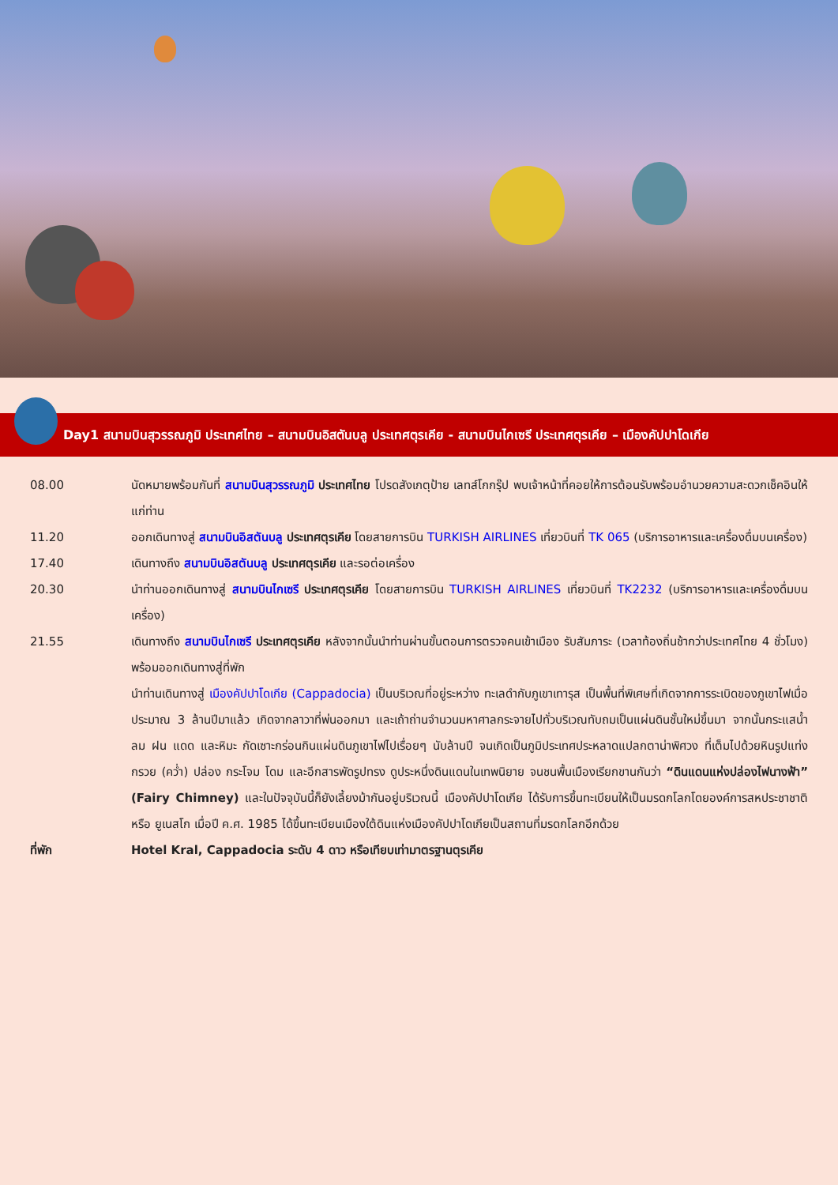Day1 สนามบินสุวรรณภูมิ ประเทศไทย – สนามบินอิสตันบลู ประเทศตุรเคีย - สนามบินไกเซรี ประเทศตุรเคีย – เมืองคัปปาโดเกีย
08.00 นัดหมายพร้อมกันที่ สนามบินสุวรรณภูมิ ประเทศไทย โปรดสังเกตุป้าย เลทส์โกกรุ๊ป พบเจ้าหน้าที่คอยให้การต้อนรับพร้อมอำนวยความสะดวกเช็คอินให้แก่ท่าน
11.20 ออกเดินทางสู่ สนามบินอิสตันบลู ประเทศตุรเคีย โดยสายการบิน TURKISH AIRLINES เที่ยวบินที่ TK 065 (บริการอาหารและเครื่องดื่มบนเครื่อง)
17.40 เดินทางถึง สนามบินอิสตันบลู ประเทศตุรเคีย และรอต่อเครื่อง
20.30 นำท่านออกเดินทางสู่ สนามบินไกเซรี ประเทศตุรเคีย โดยสายการบิน TURKISH AIRLINES เที่ยวบินที่ TK2232 (บริการอาหารและเครื่องดื่มบนเครื่อง)
21.55 เดินทางถึง สนามบินไกเซรี ประเทศตุรเคีย หลังจากนั้นนำท่านผ่านขั้นตอนการตรวจคนเข้าเมือง รับสัมภาระ (เวลาท้องถิ่นช้ากว่าประเทศไทย 4 ชั่วโมง) พร้อมออกเดินทางสู่ที่พัก
นำท่านเดินทางสู่ เมืองคัปปาโดเกีย (Cappadocia) เป็นบริเวณที่อยู่ระหว่าง ทะเลดำกับภูเขาเทารุส เป็นพื้นที่พิเศษที่เกิดจากการระเบิดของภูเขาไฟเมื่อประมาณ 3 ล้านปีมาแล้ว เกิดจากลาวาที่พ่นออกมา และเถ้าถ่านจำนวนมหาศาลกระจายไปทั่วบริเวณทับถมเป็นแผ่นดินชั้นใหม่ขึ้นมา จากนั้นกระแสน้ำ ลม ฝน แดด และหิมะ กัดเซาะกร่อนกินแผ่นดินภูเขาไฟไปเรื่อยๆ นับล้านปี จนเกิดเป็นภูมิประเทศประหลาดแปลกตาน่าพิศวง ที่เต็มไปด้วยหินรูปแท่งกรวย (คว่ำ) ปล่อง กระโจม โดม และอีกสารพัดรูปทรง ดูประหนึ่งดินแดนในเทพนิยาย จนชนพื้นเมืองเรียกขานกันว่า “ดินแดนแห่งปล่องไฟนางฟ้า” (Fairy Chimney) และในปัจจุบันนี้ก็ยังเลี้ยงม้ากันอยู่บริเวณนี้ เมืองคัปปาโดเกีย ได้รับการขึ้นทะเบียนให้เป็นมรดกโลกโดยองค์การสหประชาชาติ หรือ ยูเนสโก เมื่อปี ค.ศ. 1985 ได้ขึ้นทะเบียนเมืองใต้ดินแห่งเมืองคัปปาโดเกียเป็นสถานที่มรดกโลกอีกด้วย
ที่พัก Hotel Kral, Cappadocia ระดับ 4 ดาว หรือเทียบเท่ามาตรฐานตุรเคีย